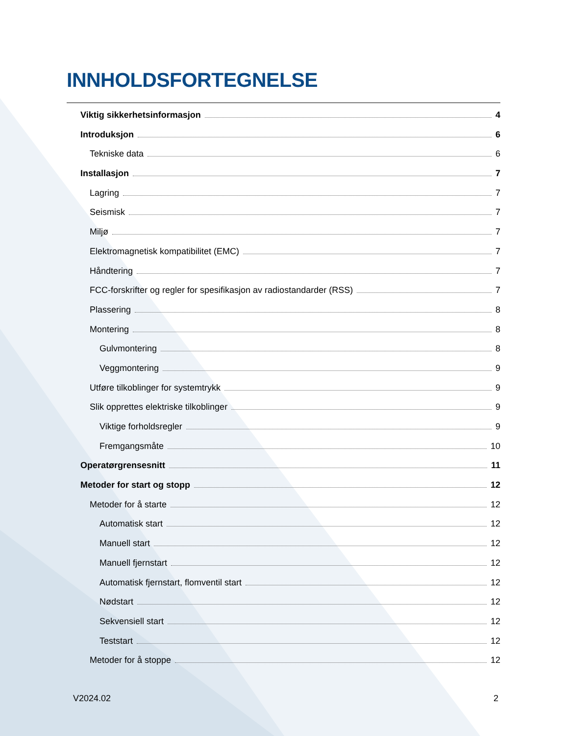INNHOLDSFORTEGNELSE
Viktig sikkerhetsinformasjon 4
Introduksjon 6
Tekniske data 6
Installasjon 7
Lagring 7
Seismisk 7
Miljø 7
Elektromagnetisk kompatibilitet (EMC) 7
Håndtering 7
FCC-forskrifter og regler for spesifikasjon av radiostandarder (RSS) 7
Plassering 8
Montering 8
Gulvmontering 8
Veggmontering 9
Utføre tilkoblinger for systemtrykk 9
Slik opprettes elektriske tilkoblinger 9
Viktige forholdsregler 9
Fremgangsmåte 10
Operatørgrensesnitt 11
Metoder for start og stopp 12
Metoder for å starte 12
Automatisk start 12
Manuell start 12
Manuell fjernstart 12
Automatisk fjernstart, flomventil start 12
Nødstart 12
Sekvensiell start 12
Teststart 12
Metoder for å stoppe 12
V2024.02 2